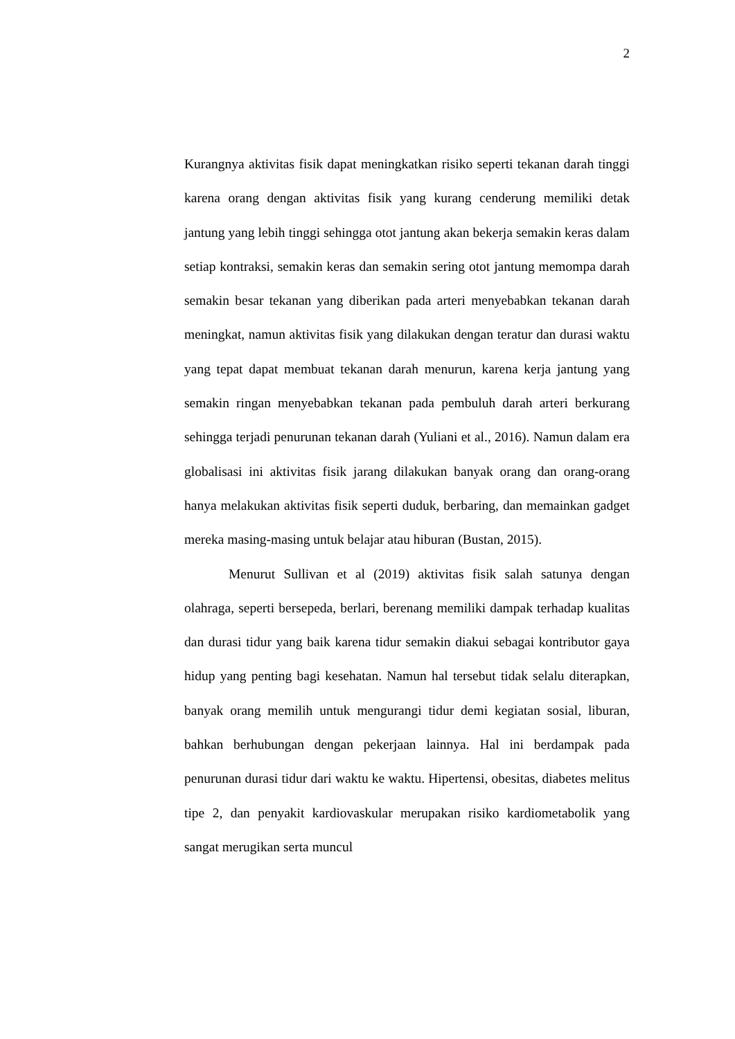2
Kurangnya aktivitas fisik dapat meningkatkan risiko seperti tekanan darah tinggi karena orang dengan aktivitas fisik yang kurang cenderung memiliki detak jantung yang lebih tinggi sehingga otot jantung akan bekerja semakin keras dalam setiap kontraksi, semakin keras dan semakin sering otot jantung memompa darah semakin besar tekanan yang diberikan pada arteri menyebabkan tekanan darah meningkat, namun aktivitas fisik yang dilakukan dengan teratur dan durasi waktu yang tepat dapat membuat tekanan darah menurun, karena kerja jantung yang semakin ringan menyebabkan tekanan pada pembuluh darah arteri berkurang sehingga terjadi penurunan tekanan darah (Yuliani et al., 2016). Namun dalam era globalisasi ini aktivitas fisik jarang dilakukan banyak orang dan orang-orang hanya melakukan aktivitas fisik seperti duduk, berbaring, dan memainkan gadget mereka masing-masing untuk belajar atau hiburan (Bustan, 2015).
Menurut Sullivan et al (2019) aktivitas fisik salah satunya dengan olahraga, seperti bersepeda, berlari, berenang memiliki dampak terhadap kualitas dan durasi tidur yang baik karena tidur semakin diakui sebagai kontributor gaya hidup yang penting bagi kesehatan. Namun hal tersebut tidak selalu diterapkan, banyak orang memilih untuk mengurangi tidur demi kegiatan sosial, liburan, bahkan berhubungan dengan pekerjaan lainnya. Hal ini berdampak pada penurunan durasi tidur dari waktu ke waktu. Hipertensi, obesitas, diabetes melitus tipe 2, dan penyakit kardiovaskular merupakan risiko kardiometabolik yang sangat merugikan serta muncul